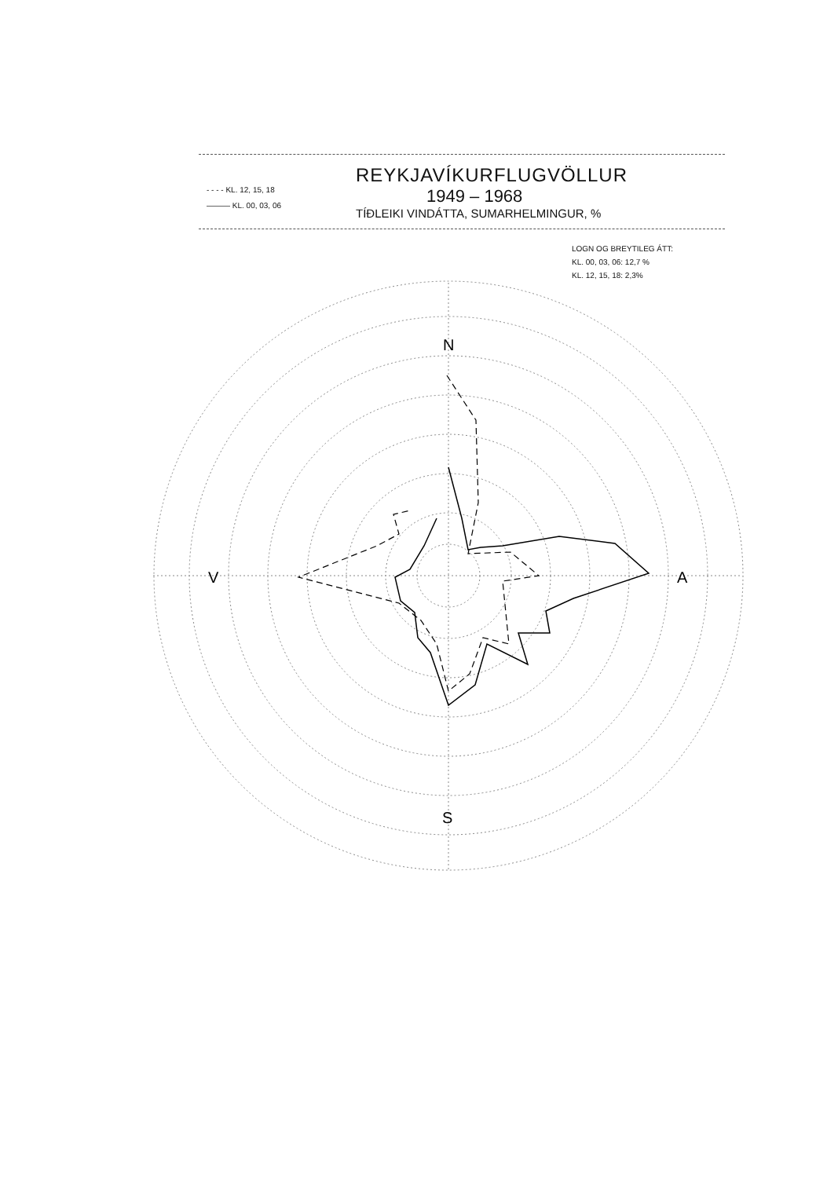- - - - KL. 12, 15, 18
——— KL. 00, 03, 06
REYKJAVÍKURFLUGVÖLLUR
1949 – 1968
TÍÐLEIKI VINDÁTTA, SUMARHELMINGUR, %
LOGN OG BREYTILEG ÁTT:
KL. 00, 03, 06: 12,7 %
KL. 12, 15, 18: 2,3%
N
V
A
S